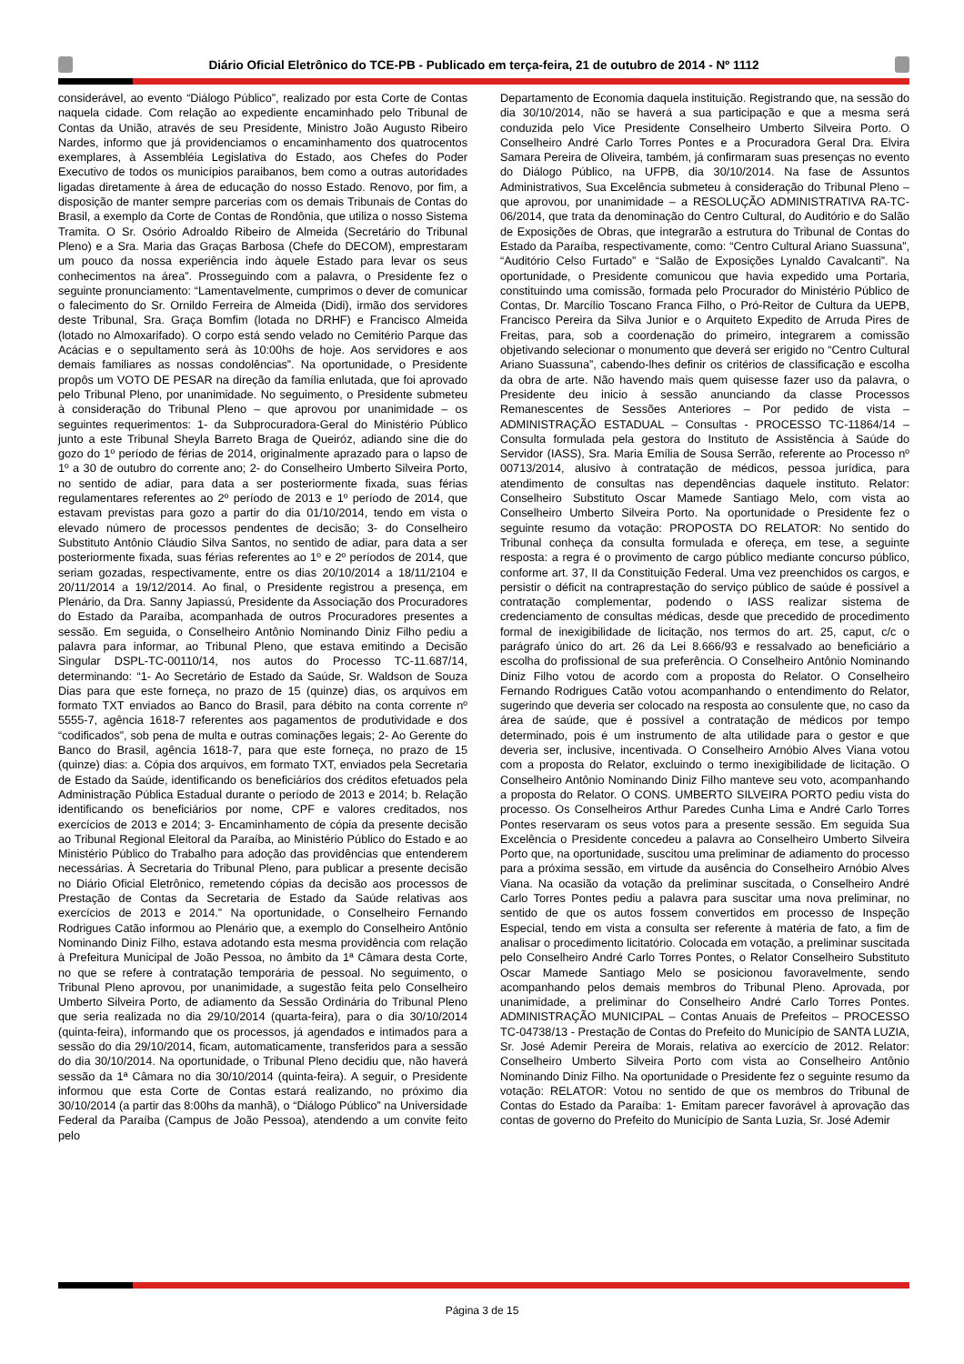Diário Oficial Eletrônico do TCE-PB - Publicado em terça-feira, 21 de outubro de 2014 - Nº 1112
considerável, ao evento “Diálogo Público”, realizado por esta Corte de Contas naquela cidade. Com relação ao expediente encaminhado pelo Tribunal de Contas da União, através de seu Presidente, Ministro João Augusto Ribeiro Nardes, informo que já providenciamos o encaminhamento dos quatrocentos exemplares, à Assembléia Legislativa do Estado, aos Chefes do Poder Executivo de todos os municípios paraibanos, bem como a outras autoridades ligadas diretamente à área de educação do nosso Estado. Renovo, por fim, a disposição de manter sempre parcerias com os demais Tribunais de Contas do Brasil, a exemplo da Corte de Contas de Rondônia, que utiliza o nosso Sistema Tramita. O Sr. Osório Adroaldo Ribeiro de Almeida (Secretário do Tribunal Pleno) e a Sra. Maria das Graças Barbosa (Chefe do DECOM), emprestaram um pouco da nossa experiência indo àquele Estado para levar os seus conhecimentos na área”. Prosseguindo com a palavra, o Presidente fez o seguinte pronunciamento: “Lamentavelmente, cumprimos o dever de comunicar o falecimento do Sr. Ornildo Ferreira de Almeida (Didi), irmão dos servidores deste Tribunal, Sra. Graça Bomfim (lotada no DRHF) e Francisco Almeida (lotado no Almoxarifado). O corpo está sendo velado no Cemitério Parque das Acácias e o sepultamento será às 10:00hs de hoje. Aos servidores e aos demais familiares as nossas condolências”. Na oportunidade, o Presidente propôs um VOTO DE PESAR na direção da família enlutada, que foi aprovado pelo Tribunal Pleno, por unanimidade. No seguimento, o Presidente submeteu à consideração do Tribunal Pleno – que aprovou por unanimidade – os seguintes requerimentos: 1- da Subprocuradora-Geral do Ministério Público junto a este Tribunal Sheyla Barreto Braga de Queiróz, adiando sine die do gozo do 1º período de férias de 2014, originalmente aprazado para o lapso de 1º a 30 de outubro do corrente ano; 2- do Conselheiro Umberto Silveira Porto, no sentido de adiar, para data a ser posteriormente fixada, suas férias regulamentares referentes ao 2º período de 2013 e 1º período de 2014, que estavam previstas para gozo a partir do dia 01/10/2014, tendo em vista o elevado número de processos pendentes de decisão; 3- do Conselheiro Substituto Antônio Cláudio Silva Santos, no sentido de adiar, para data a ser posteriormente fixada, suas férias referentes ao 1º e 2º períodos de 2014, que seriam gozadas, respectivamente, entre os dias 20/10/2014 a 18/11/2104 e 20/11/2014 a 19/12/2014. Ao final, o Presidente registrou a presença, em Plenário, da Dra. Sanny Japiassú, Presidente da Associação dos Procuradores do Estado da Paraíba, acompanhada de outros Procuradores presentes a sessão. Em seguida, o Conselheiro Antônio Nominando Diniz Filho pediu a palavra para informar, ao Tribunal Pleno, que estava emitindo a Decisão Singular DSPL-TC-00110/14, nos autos do Processo TC-11.687/14, determinando: “1- Ao Secretário de Estado da Saúde, Sr. Waldson de Souza Dias para que este forneça, no prazo de 15 (quinze) dias, os arquivos em formato TXT enviados ao Banco do Brasil, para débito na conta corrente nº 5555-7, agência 1618-7 referentes aos pagamentos de produtividade e dos “codificados”, sob pena de multa e outras cominações legais; 2- Ao Gerente do Banco do Brasil, agência 1618-7, para que este forneça, no prazo de 15 (quinze) dias: a. Cópia dos arquivos, em formato TXT, enviados pela Secretaria de Estado da Saúde, identificando os beneficiários dos créditos efetuados pela Administração Pública Estadual durante o período de 2013 e 2014; b. Relação identificando os beneficiários por nome, CPF e valores creditados, nos exercícios de 2013 e 2014; 3- Encaminhamento de cópia da presente decisão ao Tribunal Regional Eleitoral da Paraíba, ao Ministério Público do Estado e ao Ministério Público do Trabalho para adoção das providências que entenderem necessárias. À Secretaria do Tribunal Pleno, para publicar a presente decisão no Diário Oficial Eletrônico, remetendo cópias da decisão aos processos de Prestação de Contas da Secretaria de Estado da Saúde relativas aos exercícios de 2013 e 2014.” Na oportunidade, o Conselheiro Fernando Rodrigues Catão informou ao Plenário que, a exemplo do Conselheiro Antônio Nominando Diniz Filho, estava adotando esta mesma providência com relação à Prefeitura Municipal de João Pessoa, no âmbito da 1ª Câmara desta Corte, no que se refere à contratação temporária de pessoal. No seguimento, o Tribunal Pleno aprovou, por unanimidade, a sugestão feita pelo Conselheiro Umberto Silveira Porto, de adiamento da Sessão Ordinária do Tribunal Pleno que seria realizada no dia 29/10/2014 (quarta-feira), para o dia 30/10/2014 (quinta-feira), informando que os processos, já agendados e intimados para a sessão do dia 29/10/2014, ficam, automaticamente, transferidos para a sessão do dia 30/10/2014. Na oportunidade, o Tribunal Pleno decidiu que, não haverá sessão da 1ª Câmara no dia 30/10/2014 (quinta-feira). A seguir, o Presidente informou que esta Corte de Contas estará realizando, no próximo dia 30/10/2014 (a partir das 8:00hs da manhã), o “Diálogo Público” na Universidade Federal da Paraíba (Campus de João Pessoa), atendendo a um convite feito pelo
Departamento de Economia daquela instituição. Registrando que, na sessão do dia 30/10/2014, não se haverá a sua participação e que a mesma será conduzida pelo Vice Presidente Conselheiro Umberto Silveira Porto. O Conselheiro André Carlo Torres Pontes e a Procuradora Geral Dra. Elvira Samara Pereira de Oliveira, também, já confirmaram suas presenças no evento do Diálogo Público, na UFPB, dia 30/10/2014. Na fase de Assuntos Administrativos, Sua Excelência submeteu à consideração do Tribunal Pleno – que aprovou, por unanimidade – a RESOLUÇÃO ADMINISTRATIVA RA-TC-06/2014, que trata da denominação do Centro Cultural, do Auditório e do Salão de Exposições de Obras, que integrarão a estrutura do Tribunal de Contas do Estado da Paraíba, respectivamente, como: “Centro Cultural Ariano Suassuna”, “Auditório Celso Furtado” e “Salão de Exposições Lynaldo Cavalcanti”. Na oportunidade, o Presidente comunicou que havia expedido uma Portaria, constituindo uma comissão, formada pelo Procurador do Ministério Público de Contas, Dr. Marcílio Toscano Franca Filho, o Pró-Reitor de Cultura da UEPB, Francisco Pereira da Silva Junior e o Arquiteto Expedito de Arruda Pires de Freitas, para, sob a coordenação do primeiro, integrarem a comissão objetivando selecionar o monumento que deverá ser erigido no “Centro Cultural Ariano Suassuna”, cabendo-lhes definir os critérios de classificação e escolha da obra de arte. Não havendo mais quem quisesse fazer uso da palavra, o Presidente deu inicio à sessão anunciando da classe Processos Remanescentes de Sessões Anteriores – Por pedido de vista – ADMINISTRAÇÃO ESTADUAL – Consultas - PROCESSO TC-11864/14 – Consulta formulada pela gestora do Instituto de Assistência à Saúde do Servidor (IASS), Sra. Maria Emília de Sousa Serrão, referente ao Processo nº 00713/2014, alusivo à contratação de médicos, pessoa jurídica, para atendimento de consultas nas dependências daquele instituto. Relator: Conselheiro Substituto Oscar Mamede Santiago Melo, com vista ao Conselheiro Umberto Silveira Porto. Na oportunidade o Presidente fez o seguinte resumo da votação: PROPOSTA DO RELATOR: No sentido do Tribunal conheça da consulta formulada e ofereça, em tese, a seguinte resposta: a regra é o provimento de cargo público mediante concurso público, conforme art. 37, II da Constituição Federal. Uma vez preenchidos os cargos, e persistir o déficit na contraprestação do serviço público de saúde é possível a contratação complementar, podendo o IASS realizar sistema de credenciamento de consultas médicas, desde que precedido de procedimento formal de inexigibilidade de licitação, nos termos do art. 25, caput, c/c o parágrafo único do art. 26 da Lei 8.666/93 e ressalvado ao beneficiário a escolha do profissional de sua preferência. O Conselheiro Antônio Nominando Diniz Filho votou de acordo com a proposta do Relator. O Conselheiro Fernando Rodrigues Catão votou acompanhando o entendimento do Relator, sugerindo que deveria ser colocado na resposta ao consulente que, no caso da área de saúde, que é possível a contratação de médicos por tempo determinado, pois é um instrumento de alta utilidade para o gestor e que deveria ser, inclusive, incentivada. O Conselheiro Arnóbio Alves Viana votou com a proposta do Relator, excluindo o termo inexigibilidade de licitação. O Conselheiro Antônio Nominando Diniz Filho manteve seu voto, acompanhando a proposta do Relator. O CONS. UMBERTO SILVEIRA PORTO pediu vista do processo. Os Conselheiros Arthur Paredes Cunha Lima e André Carlo Torres Pontes reservaram os seus votos para a presente sessão. Em seguida Sua Excelência o Presidente concedeu a palavra ao Conselheiro Umberto Silveira Porto que, na oportunidade, suscitou uma preliminar de adiamento do processo para a próxima sessão, em virtude da ausência do Conselheiro Arnóbio Alves Viana. Na ocasião da votação da preliminar suscitada, o Conselheiro André Carlo Torres Pontes pediu a palavra para suscitar uma nova preliminar, no sentido de que os autos fossem convertidos em processo de Inspeção Especial, tendo em vista a consulta ser referente à matéria de fato, a fim de analisar o procedimento licitatório. Colocada em votação, a preliminar suscitada pelo Conselheiro André Carlo Torres Pontes, o Relator Conselheiro Substituto Oscar Mamede Santiago Melo se posicionou favoravelmente, sendo acompanhando pelos demais membros do Tribunal Pleno. Aprovada, por unanimidade, a preliminar do Conselheiro André Carlo Torres Pontes. ADMINISTRAÇÃO MUNICIPAL – Contas Anuais de Prefeitos – PROCESSO TC-04738/13 - Prestação de Contas do Prefeito do Município de SANTA LUZIA, Sr. José Ademir Pereira de Morais, relativa ao exercício de 2012. Relator: Conselheiro Umberto Silveira Porto com vista ao Conselheiro Antônio Nominando Diniz Filho. Na oportunidade o Presidente fez o seguinte resumo da votação: RELATOR: Votou no sentido de que os membros do Tribunal de Contas do Estado da Paraíba: 1- Emitam parecer favorável à aprovação das contas de governo do Prefeito do Município de Santa Luzia, Sr. José Ademir
Página 3 de 15